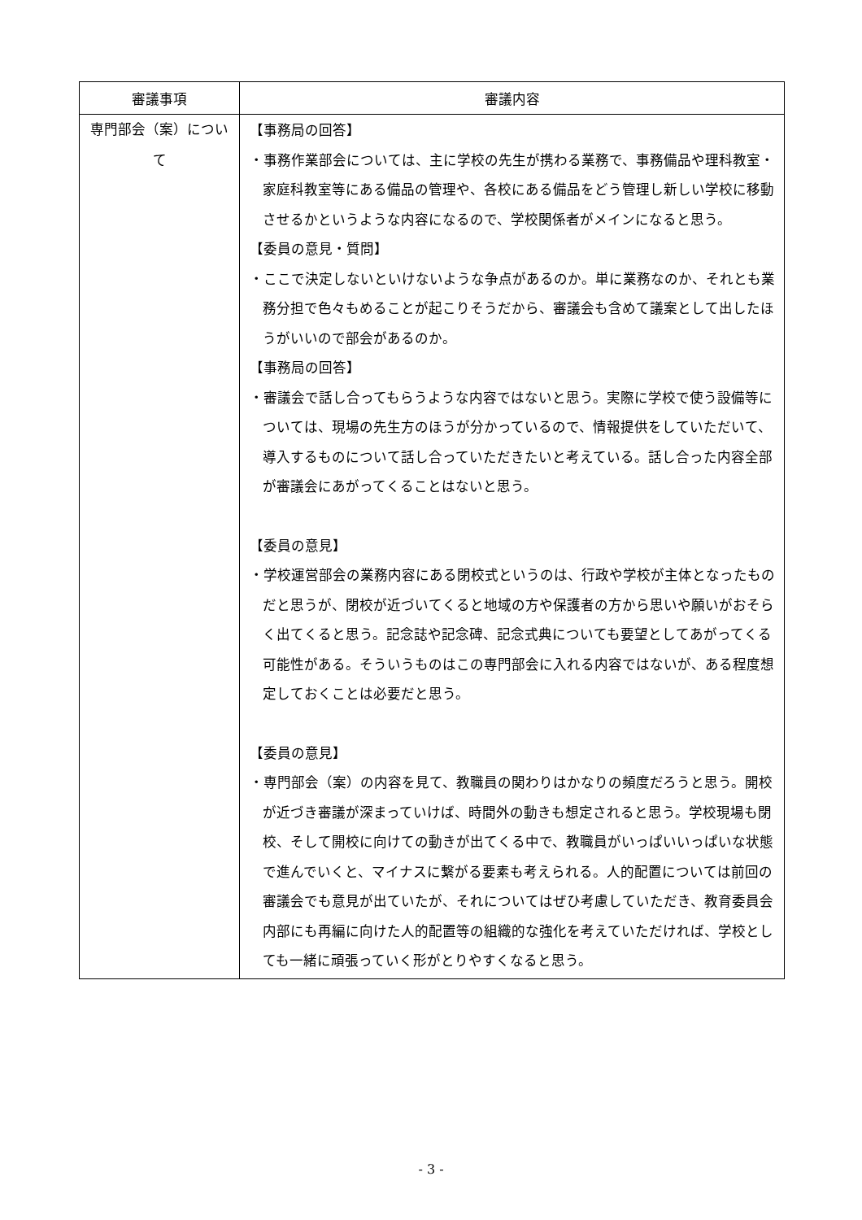| 審議事項 | 審議内容 |
| --- | --- |
| 専門部会（案）について | 【事務局の回答】 ・事務作業部会については、主に学校の先生が携わる業務で、事務備品や理科教室・家庭科教室等にある備品の管理や、各校にある備品をどう管理し新しい学校に移動させるかというような内容になるので、学校関係者がメインになると思う。 【委員の意見・質問】 ・ここで決定しないといけないような争点があるのか。単に業務なのか、それとも業務分担で色々もめることが起こりそうだから、審議会も含めて議案として出したほうがいいので部会があるのか。 【事務局の回答】 ・審議会で話し合ってもらうような内容ではないと思う。実際に学校で使う設備等については、現場の先生方のほうが分かっているので、情報提供をしていただいて、導入するものについて話し合っていただきたいと考えている。話し合った内容全部が審議会にあがってくることはないと思う。 【委員の意見】 ・学校運営部会の業務内容にある閉校式というのは、行政や学校が主体となったものだと思うが、閉校が近づいてくると地域の方や保護者の方から思いや願いがおそらく出てくると思う。記念誌や記念碑、記念式典についても要望としてあがってくる可能性がある。そういうものはこの専門部会に入れる内容ではないが、ある程度想定しておくことは必要だと思う。 【委員の意見】 ・専門部会（案）の内容を見て、教職員の関わりはかなりの頻度だろうと思う。開校が近づき審議が深まっていけば、時間外の動きも想定されると思う。学校現場も閉校、そして開校に向けての動きが出てくる中で、教職員がいっぱいいっぱいな状態で進んでいくと、マイナスに繋がる要素も考えられる。人的配置については前回の審議会でも意見が出ていたが、それについてはぜひ考慮していただき、教育委員会内部にも再編に向けた人的配置等の組織的な強化を考えていただければ、学校としても一緒に頑張っていく形がとりやすくなると思う。 |
- 3 -